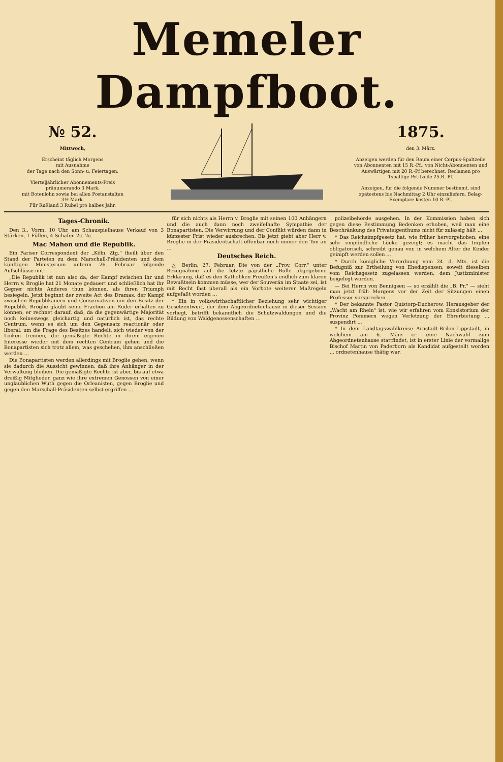Memeler Dampfboot.
№ 52.
Mittwoch,
Erscheint täglich Morgens
mit Ausnahme
der Tage nach den Sonn- u. Feiertagen.
Vierteljährlicher Abonnements-Preis
pränumerando 3 Mark,
mit Botenlohn sowie bei allen Postanstalten
3½ Mark.
Für Rußland 3 Rubel pro halbes Jahr.
1875.
den 3. März.
Anzeigen werden für den Raum einer Corpus-Spaltzeile von Abonnenten mit 15 R.-Pf., von Nicht-Abonnenten und Auswärtigen mit 20 R.-Pf berechnet. Reclamen pro 1spaltige Petitzeile 25.R.-Pf.
Anzeigen, für die folgende Nummer bestimmt, sind spätestens bis Nachmittag 2 Uhr einzuliefern. Belag-Exemplare kosten 10 R.-Pf.
Tages-Chronik.
Den 3., Vorm. 10 Uhr, am Schauspielhause Verkauf von 3 Stärken, 1 Füllen, 4 Schafen 2c. 2c.
Mac Mahon und die Republik.
Ein Pariser Correspondent der „Köln. Ztg." theilt über den Stand der Parteien zu dem Marschall-Präsidenten und dem künftigen Ministerium unterm 26. Februar folgende Aufschlüsse mit:
„Die Republik ist nun also da; der Kampf zwischen ihr und Herrn v. Broglie hat 21 Monate gedauert und schließlich hat ihr Gegner nichts Anderes thun können, als ihren Triumph besiegeln. Jetzt beginnt der zweite Act des Dramas, der Kampf zwischen Republikanern und Conservativen um den Besitz der Republik. Broglie glaubt seine Fraction am Ruder erhalten zu können; er rechnet darauf, daß, da die gegenwärtige Majorität noch keineswegs gleichartig und natürlich ist, das rechte Centrum, wenn es sich um den Gegensatz reactionär oder liberal, um die Frage des Besitzes handelt, sich wieder von der Linken trennen, die gemäßigte Rechte in ihrem eigenen Interesse wieder mit dem rechten Centrum gehen und die Bonapartisten sich trotz allem, was geschehen, ihm anschließen werden ...
Die Bonapartisten werden allerdings mit Broglie gehen, wenn sie dadurch die Aussicht gewinnen, daß ihre Anhänger in der Verwaltung bleiben. Die gemäßigte Rechte ist aber, bis auf etwa dreißig Mitglieder, ganz wie ihre extremen Genossen von einer unglaublichen Wuth gegen die Orleanisten, gegen Broglie und gegen den Marschall-Präsidenten selbst ergriffen ...
für sich nichts als Herrn v. Broglie mit seinen 100 Anhängern und die auch dann noch zweifelhafte Sympathie der Bonapartisten. Die Verwirrung und der Conflikt würden dann in kürzester Frist wieder ausbrechen. Bis jetzt giebt aber Herr v. Broglie in der Präsidentschaft offenbar noch immer den Ton an ...
Deutsches Reich.
△ Berlin, 27. Februar. Die von der „Prov. Corr." unter Bezugnahme auf die letzte päpstliche Bulle abgegebene Erklärung, daß es den Katholiken Preußen's endlich zum klaren Bewußtsein kommen müsse, wer der Souverän im Staate sei, ist mit Recht fast überall als ein Vorbote weiterer Maßregeln aufgefaßt worden ...
* Ein in volkswirthschaftlicher Beziehung sehr wichtiger Gesetzentwurf, der dem Abgeordnetenhause in dieser Session vorliegt, betrifft bekanntlich die Schutzwaldungen und die Bildung von Waldgenossenschaften ...
polizeibehörde ausgehen. In der Kommission haben sich gegen diese Bestimmung Bedenken erhoben, weil man eine Beschränkung des Privateigenthums nicht für zulässig hält ...
* Das Reichsimpfgesetz hat, wie früher hervorgehoben, eine sehr empfindliche Lücke gezeigt; es macht das Impfen obligatorisch, schreibt genau vor, in welchem Alter die Kinder geimpft werden sollen ...
* Durch königliche Verordnung vom 24. d. Mts. ist die Befugniß zur Ertheilung von Ehedispensen, soweit dieselben vom Reichsgesetz zugelassen werden, dem Justizminister beigelegt worden.
— Bei Herrn von Bennigsen — so erzählt die „B. Pr." — sieht man jetzt früh Morgens vor der Zeit der Sitzungen einen Professor vorsprechen ...
* Der bekannte Pastor Quistorp-Ducherow, Herausgeber der „Wacht am Rhein" ist, wie wir erfahren vom Konsistorium der Provinz Pommern wegen Verletzung der Ehrerbietung ... suspendirt ...
* In dem Landtagswahlkreise Arnstadt-Brilon-Lippstadt, in welchem am 6. März cr. eine Nachwahl zum Abgeordnetenhause stattfindet, ist in erster Linie der vormalige Bischof Martin von Paderborn als Kandidat aufgestellt worden ... ordnetenhause thätig war.